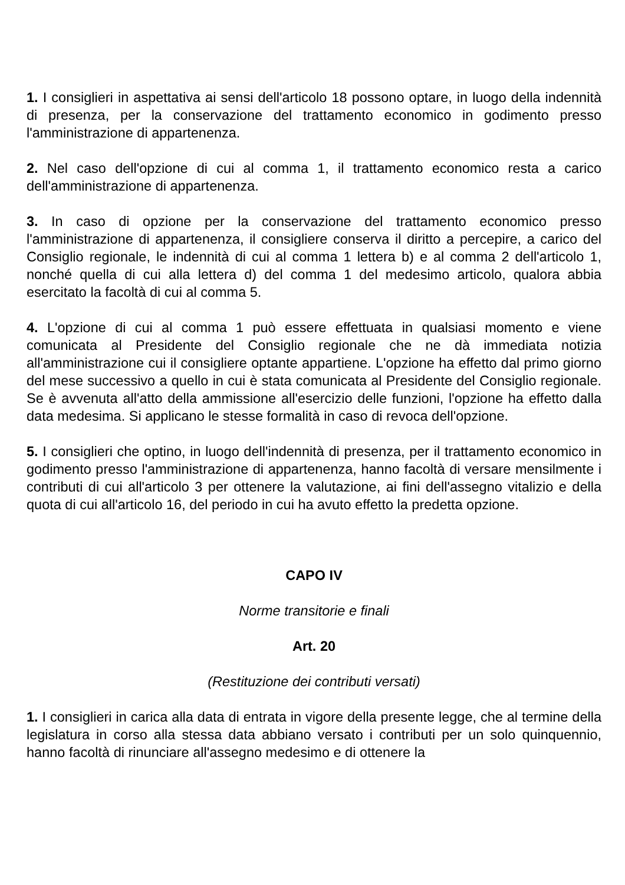1. I consiglieri in aspettativa ai sensi dell'articolo 18 possono optare, in luogo della indennità di presenza, per la conservazione del trattamento economico in godimento presso l'amministrazione di appartenenza.
2. Nel caso dell'opzione di cui al comma 1, il trattamento economico resta a carico dell'amministrazione di appartenenza.
3. In caso di opzione per la conservazione del trattamento economico presso l'amministrazione di appartenenza, il consigliere conserva il diritto a percepire, a carico del Consiglio regionale, le indennità di cui al comma 1 lettera b) e al comma 2 dell'articolo 1, nonché quella di cui alla lettera d) del comma 1 del medesimo articolo, qualora abbia esercitato la facoltà di cui al comma 5.
4. L'opzione di cui al comma 1 può essere effettuata in qualsiasi momento e viene comunicata al Presidente del Consiglio regionale che ne dà immediata notizia all'amministrazione cui il consigliere optante appartiene. L'opzione ha effetto dal primo giorno del mese successivo a quello in cui è stata comunicata al Presidente del Consiglio regionale. Se è avvenuta all'atto della ammissione all'esercizio delle funzioni, l'opzione ha effetto dalla data medesima. Si applicano le stesse formalità in caso di revoca dell'opzione.
5. I consiglieri che optino, in luogo dell'indennità di presenza, per il trattamento economico in godimento presso l'amministrazione di appartenenza, hanno facoltà di versare mensilmente i contributi di cui all'articolo 3 per ottenere la valutazione, ai fini dell'assegno vitalizio e della quota di cui all'articolo 16, del periodo in cui ha avuto effetto la predetta opzione.
CAPO IV
Norme transitorie e finali
Art. 20
(Restituzione dei contributi versati)
1. I consiglieri in carica alla data di entrata in vigore della presente legge, che al termine della legislatura in corso alla stessa data abbiano versato i contributi per un solo quinquennio, hanno facoltà di rinunciare all'assegno medesimo e di ottenere la